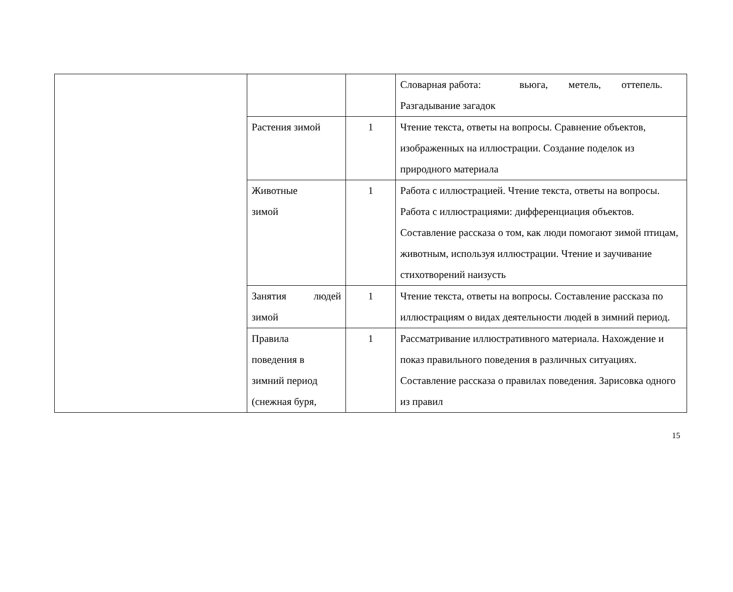| | | | Словарная работа: вьюга, метель, оттепель. Разгадывание загадок |
| | Растения зимой | 1 | Чтение текста, ответы на вопросы. Сравнение объектов, изображенных на иллюстрации. Создание поделок из природного материала |
| | Животные зимой | 1 | Работа с иллюстрацией. Чтение текста, ответы на вопросы. Работа с иллюстрациями: дифференциация объектов. Составление рассказа о том, как люди помогают зимой птицам, животным, используя иллюстрации. Чтение и заучивание стихотворений наизусть |
| | Занятия людей зимой | 1 | Чтение текста, ответы на вопросы. Составление рассказа по иллюстрациям о видах деятельности людей в зимний период. |
| | Правила поведения в зимний период (снежная буря, | 1 | Рассматривание иллюстративного материала. Нахождение и показ правильного поведения в различных ситуациях. Составление рассказа о правилах поведения. Зарисовка одного из правил |
15